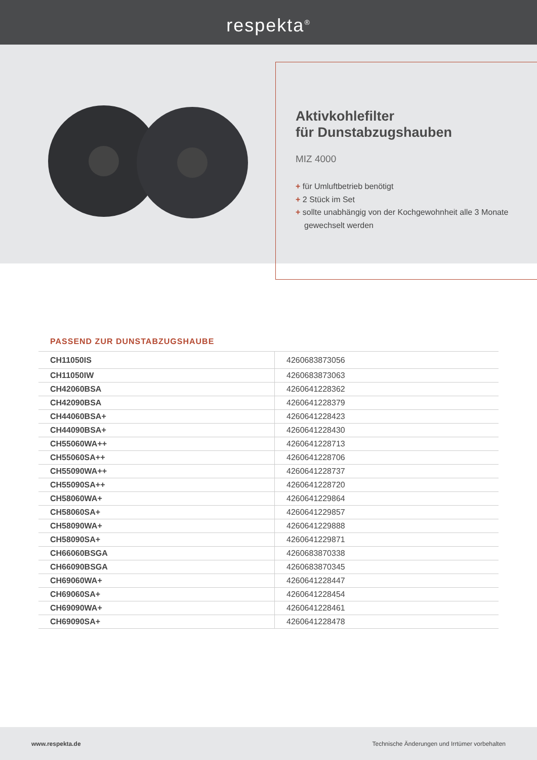respekta<sup>®</sup>
Aktivkohlefilter
für Dunstabzugshauben
MIZ 4000
+ für Umluftbetrieb benötigt
+ 2 Stück im Set
+ sollte unabhängig von der Kochgewohnheit alle 3 Monate gewechselt werden
PASSEND ZUR DUNSTABZUGSHAUBE
| CH11050IS | 4260683873056 |
| CH11050IW | 4260683873063 |
| CH42060BSA | 4260641228362 |
| CH42090BSA | 4260641228379 |
| CH44060BSA+ | 4260641228423 |
| CH44090BSA+ | 4260641228430 |
| CH55060WA++ | 4260641228713 |
| CH55060SA++ | 4260641228706 |
| CH55090WA++ | 4260641228737 |
| CH55090SA++ | 4260641228720 |
| CH58060WA+ | 4260641229864 |
| CH58060SA+ | 4260641229857 |
| CH58090WA+ | 4260641229888 |
| CH58090SA+ | 4260641229871 |
| CH66060BSGA | 4260683870338 |
| CH66090BSGA | 4260683870345 |
| CH69060WA+ | 4260641228447 |
| CH69060SA+ | 4260641228454 |
| CH69090WA+ | 4260641228461 |
| CH69090SA+ | 4260641228478 |
www.respekta.de Technische Änderungen und Irrtümer vorbehalten